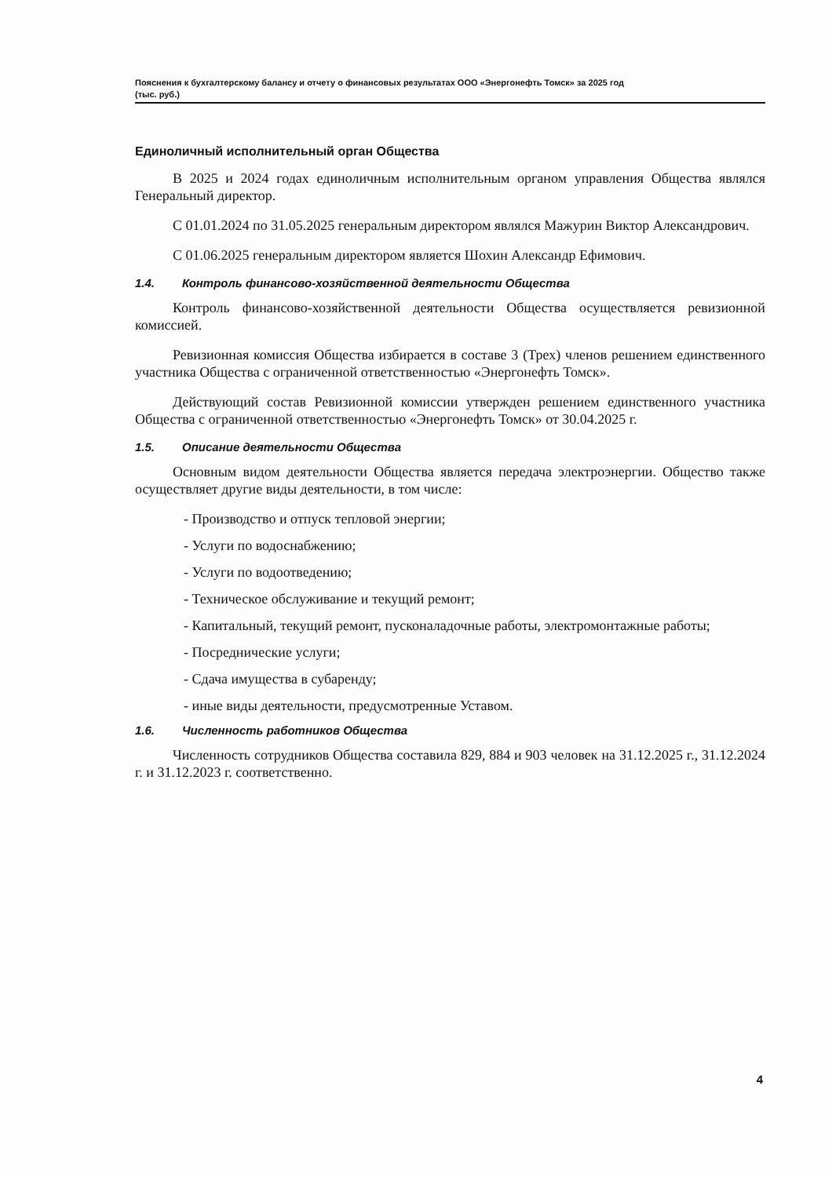Пояснения к бухгалтерскому балансу и отчету о финансовых результатах ООО «Энергонефть Томск» за 2025 год
(тыс. руб.)
Единоличный исполнительный орган Общества
В 2025 и 2024 годах единоличным исполнительным органом управления Общества являлся Генеральный директор.
С 01.01.2024 по 31.05.2025 генеральным директором являлся Мажурин Виктор Александрович.
С 01.06.2025 генеральным директором является Шохин Александр Ефимович.
1.4. Контроль финансово-хозяйственной деятельности Общества
Контроль финансово-хозяйственной деятельности Общества осуществляется ревизионной комиссией.
Ревизионная комиссия Общества избирается в составе 3 (Трех) членов решением единственного участника Общества с ограниченной ответственностью «Энергонефть Томск».
Действующий состав Ревизионной комиссии утвержден решением единственного участника Общества с ограниченной ответственностью «Энергонефть Томск» от 30.04.2025 г.
1.5. Описание деятельности Общества
Основным видом деятельности Общества является передача электроэнергии. Общество также осуществляет другие виды деятельности, в том числе:
- Производство и отпуск тепловой энергии;
- Услуги по водоснабжению;
- Услуги по водоотведению;
- Техническое обслуживание и текущий ремонт;
- Капитальный, текущий ремонт, пусконаладочные работы, электромонтажные работы;
- Посреднические услуги;
- Сдача имущества в субаренду;
- иные виды деятельности, предусмотренные Уставом.
1.6. Численность работников Общества
Численность сотрудников Общества составила 829, 884 и 903 человек на 31.12.2025 г., 31.12.2024 г. и 31.12.2023 г. соответственно.
4